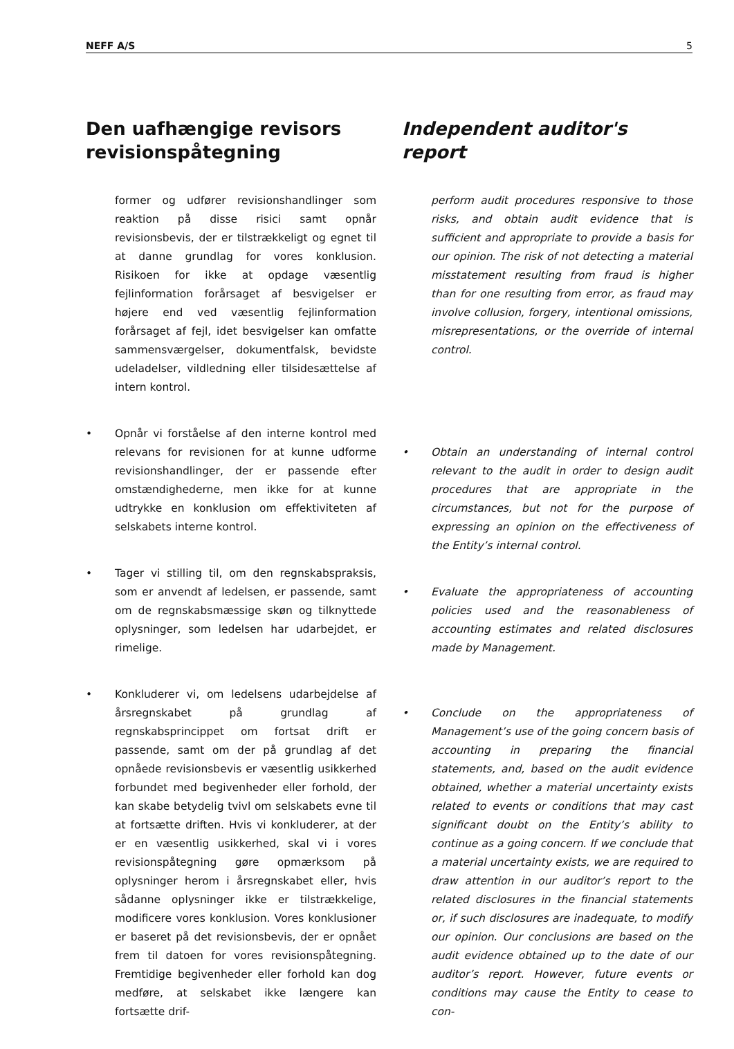NEFF A/S 5
Den uafhængige revisors revisionspåtegning
former og udfører revisionshandlinger som reaktion på disse risici samt opnår revisionsbevis, der er tilstrækkeligt og egnet til at danne grundlag for vores konklusion. Risikoen for ikke at opdage væsentlig fejlinformation forårsaget af besvigelser er højere end ved væsentlig fejlinformation forårsaget af fejl, idet besvigelser kan omfatte sammensværgelser, dokumentfalsk, bevidste udeladelser, vildledning eller tilsidesættelse af intern kontrol.
• Opnår vi forståelse af den interne kontrol med relevans for revisionen for at kunne udforme revisionshandlinger, der er passende efter omstændighederne, men ikke for at kunne udtrykke en konklusion om effektiviteten af selskabets interne kontrol.
• Tager vi stilling til, om den regnskabspraksis, som er anvendt af ledelsen, er passende, samt om de regnskabsmæssige skøn og tilknyttede oplysninger, som ledelsen har udarbejdet, er rimelige.
• Konkluderer vi, om ledelsens udarbejdelse af årsregnskabet på grundlag af regnskabsprincippet om fortsat drift er passende, samt om der på grundlag af det opnåede revisionsbevis er væsentlig usikkerhed forbundet med begivenheder eller forhold, der kan skabe betydelig tvivl om selskabets evne til at fortsætte driften. Hvis vi konkluderer, at der er en væsentlig usikkerhed, skal vi i vores revisionspåtegning gøre opmærksom på oplysninger herom i årsregnskabet eller, hvis sådanne oplysninger ikke er tilstrækkelige, modificere vores konklusion. Vores konklusioner er baseret på det revisionsbevis, der er opnået frem til datoen for vores revisionspåtegning. Fremtidige begivenheder eller forhold kan dog medføre, at selskabet ikke længere kan fortsætte drif-
Independent auditor's report
perform audit procedures responsive to those risks, and obtain audit evidence that is sufficient and appropriate to provide a basis for our opinion. The risk of not detecting a material misstatement resulting from fraud is higher than for one resulting from error, as fraud may involve collusion, forgery, intentional omissions, misrepresentations, or the override of internal control.
• Obtain an understanding of internal control relevant to the audit in order to design audit procedures that are appropriate in the circumstances, but not for the purpose of expressing an opinion on the effectiveness of the Entity’s internal control.
• Evaluate the appropriateness of accounting policies used and the reasonableness of accounting estimates and related disclosures made by Management.
• Conclude on the appropriateness of Management’s use of the going concern basis of accounting in preparing the financial statements, and, based on the audit evidence obtained, whether a material uncertainty exists related to events or conditions that may cast significant doubt on the Entity’s ability to continue as a going concern. If we conclude that a material uncertainty exists, we are required to draw attention in our auditor’s report to the related disclosures in the financial statements or, if such disclosures are inadequate, to modify our opinion. Our conclusions are based on the audit evidence obtained up to the date of our auditor’s report. However, future events or conditions may cause the Entity to cease to con-